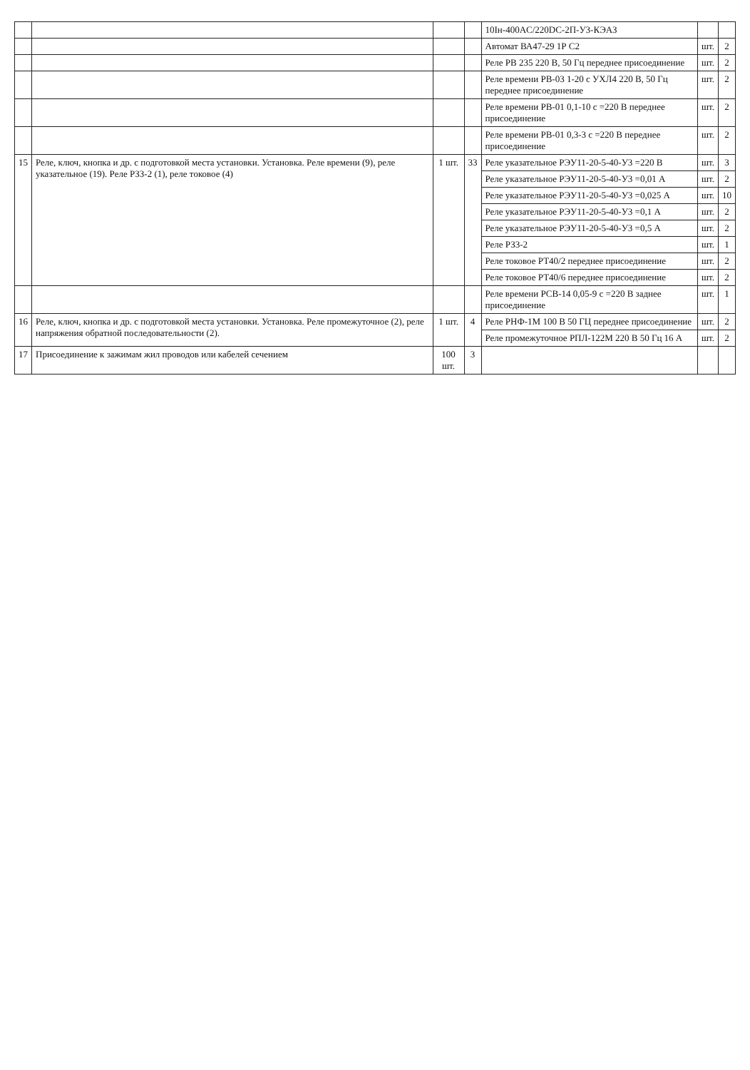| | | | | 10Iн-400AC/220DC-2П-У3-КЭАЗ | | |
| | | | | Автомат ВА47-29 1Р С2 | шт. | 2 |
| | | | | Реле РВ 235 220 В, 50 Гц переднее присоединение | шт. | 2 |
| | | | | Реле времени РВ-03 1-20 с УХЛ4 220 В, 50 Гц переднее присоединение | шт. | 2 |
| | | | | Реле времени РВ-01 0,1-10 с =220 В переднее присоединение | шт. | 2 |
| | | | | Реле времени РВ-01 0,3-3 с =220 В переднее присоединение | шт. | 2 |
| 15 | Реле, ключ, кнопка и др. с подготовкой места установки. Установка. Реле времени (9), реле указательное (19). Реле РЗ3-2 (1), реле токовое (4) | 1 шт. | 33 | Реле указательное РЭУ11-20-5-40-У3 =220 В | шт. | 3 |
| | | | | Реле указательное РЭУ11-20-5-40-У3 =0,01 А | шт. | 2 |
| | | | | Реле указательное РЭУ11-20-5-40-У3 =0,025 А | шт. | 10 |
| | | | | Реле указательное РЭУ11-20-5-40-У3 =0,1 А | шт. | 2 |
| | | | | Реле указательное РЭУ11-20-5-40-У3 =0,5 А | шт. | 2 |
| | | | | Реле РЗ3-2 | шт. | 1 |
| | | | | Реле токовое РТ40/2 переднее присоединение | шт. | 2 |
| | | | | Реле токовое РТ40/6 переднее присоединение | шт. | 2 |
| | | | | Реле времени РСВ-14 0,05-9 с =220 В заднее присоединение | шт. | 1 |
| 16 | Реле, ключ, кнопка и др. с подготовкой места установки. Установка. Реле промежуточное (2), реле напряжения обратной последовательности (2). | 1 шт. | 4 | Реле РНФ-1М 100 В 50 ГЦ переднее присоединение | шт. | 2 |
| | | | | Реле промежуточное РПЛ-122М 220 В 50 Гц 16 А | шт. | 2 |
| 17 | Присоединение к зажимам жил проводов или кабелей сечением | 100 шт. | 3 | | | |